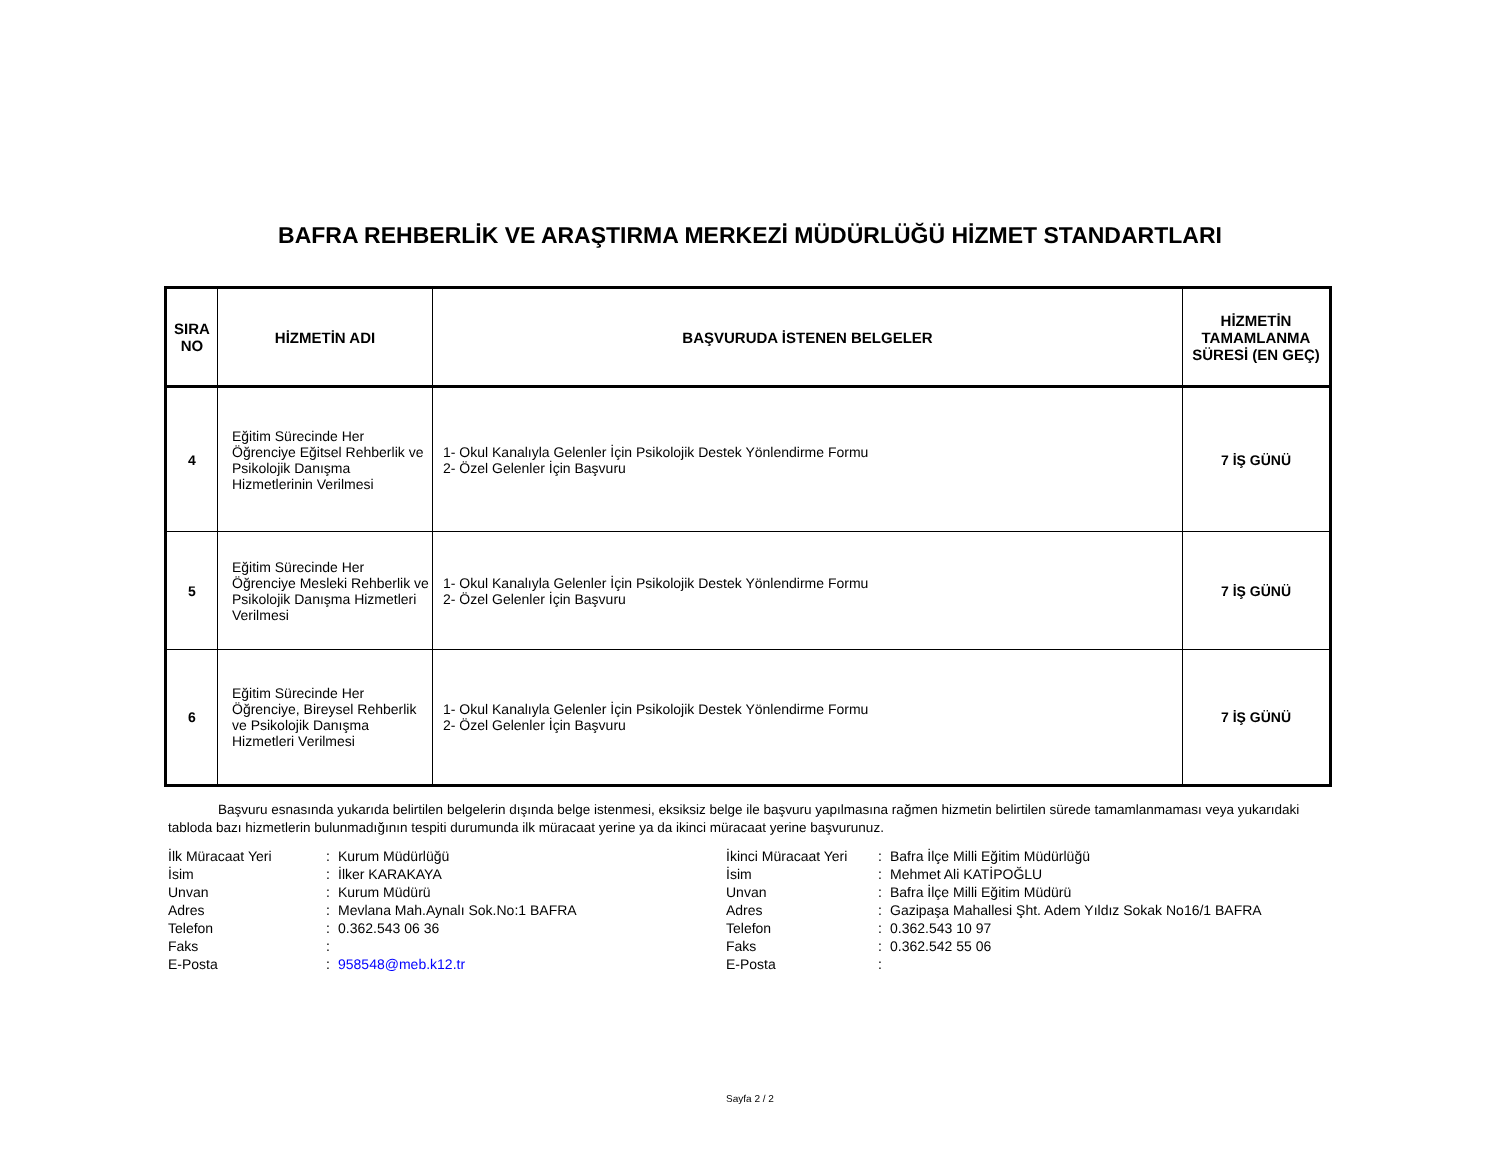BAFRA REHBERLİK VE ARAŞTIRMA MERKEZİ MÜDÜRLÜĞÜ HİZMET STANDARTLARI
| SIRA NO | HİZMETİN ADI | BAŞVURUDA İSTENEN BELGELER | HİZMETİN TAMAMLANMA SÜRESİ (EN GEÇ) |
| --- | --- | --- | --- |
| 4 | Eğitim Sürecinde Her Öğrenciye Eğitsel Rehberlik ve Psikolojik Danışma Hizmetlerinin Verilmesi | 1- Okul Kanalıyla Gelenler İçin Psikolojik Destek Yönlendirme Formu 2- Özel Gelenler İçin Başvuru | 7 İŞ GÜNÜ |
| 5 | Eğitim Sürecinde Her Öğrenciye Mesleki Rehberlik ve Psikolojik Danışma Hizmetleri Verilmesi | 1- Okul Kanalıyla Gelenler İçin Psikolojik Destek Yönlendirme Formu 2- Özel Gelenler İçin Başvuru | 7 İŞ GÜNÜ |
| 6 | Eğitim Sürecinde Her Öğrenciye, Bireysel Rehberlik ve Psikolojik Danışma Hizmetleri Verilmesi | 1- Okul Kanalıyla Gelenler İçin Psikolojik Destek Yönlendirme Formu 2- Özel Gelenler İçin Başvuru | 7 İŞ GÜNÜ |
Başvuru esnasında yukarıda belirtilen belgelerin dışında belge istenmesi, eksiksiz belge ile başvuru yapılmasına rağmen hizmetin belirtilen sürede tamamlanmaması veya yukarıdaki tabloda bazı hizmetlerin bulunmadığının tespiti durumunda ilk müracaat yerine ya da ikinci müracaat yerine başvurunuz.
| İlk Müracaat Yeri | : | Kurum Müdürlüğü |
| İsim | : | İlker KARAKAYA |
| Unvan | : | Kurum Müdürü |
| Adres | : | Mevlana Mah.Aynalı Sok.No:1 BAFRA |
| Telefon | : | 0.362.543 06 36 |
| Faks | : | |
| E-Posta | : | 958548@meb.k12.tr |
| İkinci Müracaat Yeri | : | Bafra İlçe Milli Eğitim Müdürlüğü |
| İsim | : | Mehmet Ali KATİPOĞLU |
| Unvan | : | Bafra İlçe Milli Eğitim Müdürü |
| Adres | : | Gazipaşa Mahallesi Şht. Adem Yıldız Sokak No16/1 BAFRA |
| Telefon | : | 0.362.543 10 97 |
| Faks | : | 0.362.542 55 06 |
| E-Posta | : | |
Sayfa 2 / 2